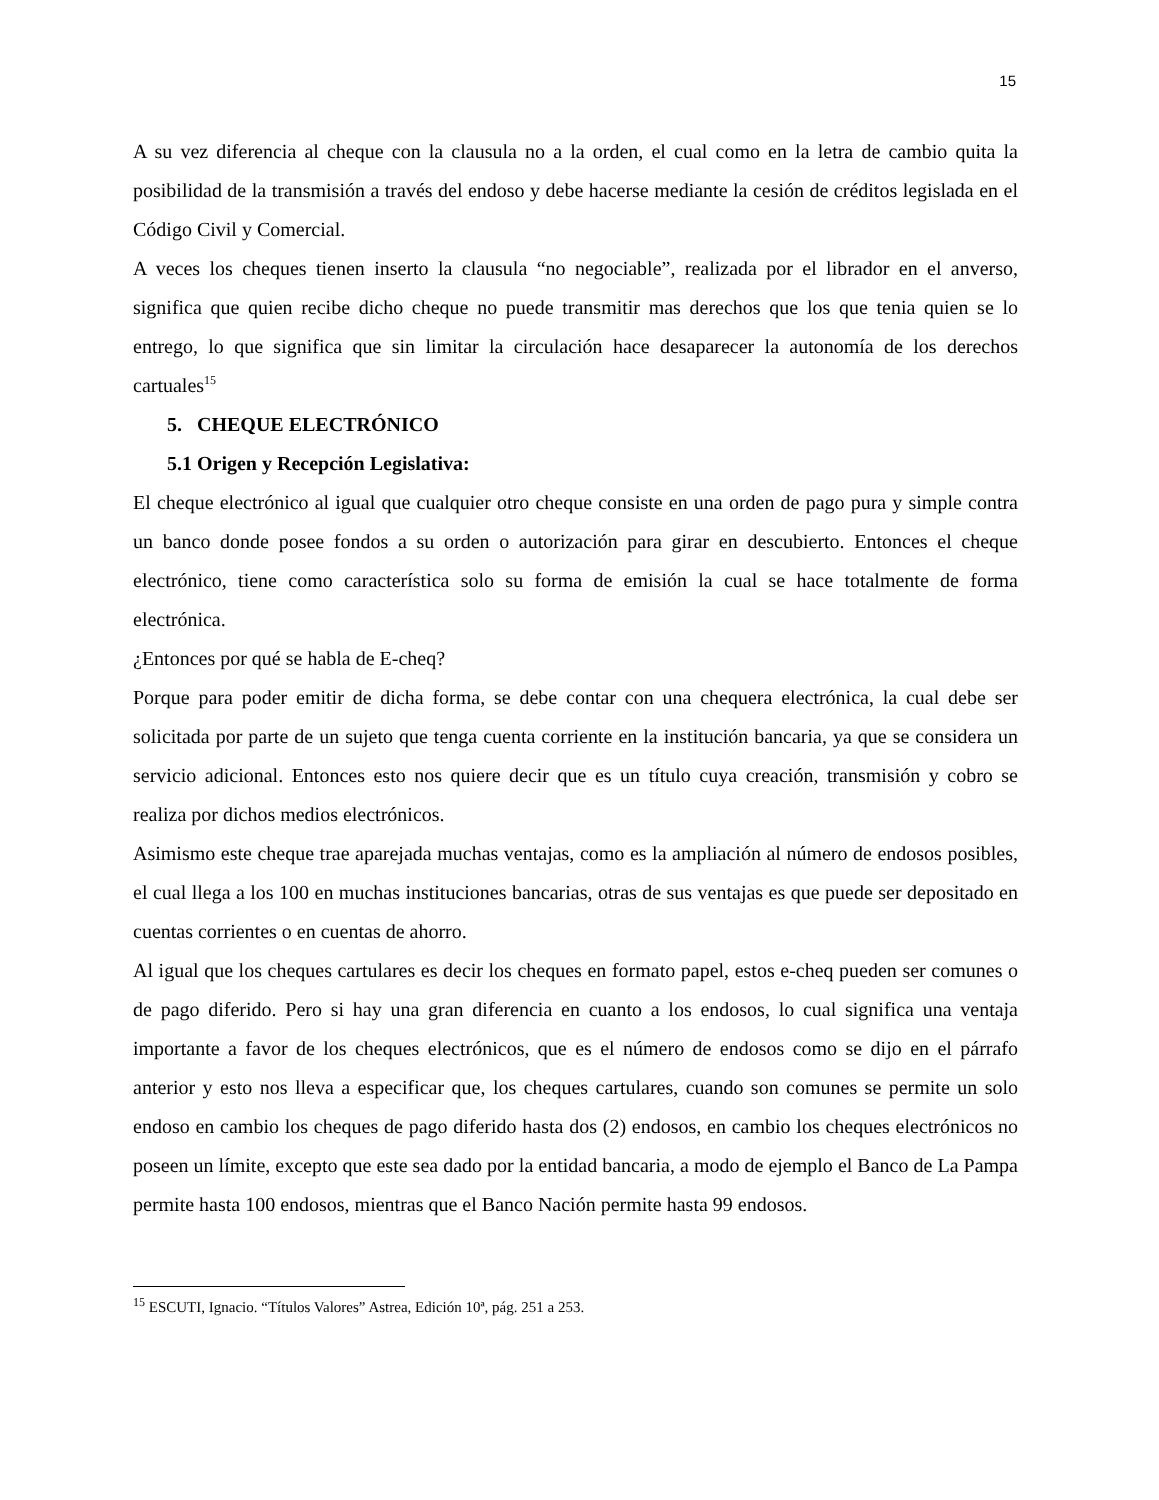15
A su vez diferencia al cheque con la clausula no a la orden, el cual como en la letra de cambio quita la posibilidad de la transmisión a través del endoso y debe hacerse mediante la cesión de créditos legislada en el Código Civil y Comercial.
A veces los cheques tienen inserto la clausula “no negociable”, realizada por el librador en el anverso, significa que quien recibe dicho cheque no puede transmitir mas derechos que los que tenia quien se lo entrego, lo que significa que sin limitar la circulación hace desaparecer la autonomía de los derechos cartuales<sup>15</sup>
5. CHEQUE ELECTRÓNICO
5.1 Origen y Recepción Legislativa:
El cheque electrónico al igual que cualquier otro cheque consiste en una orden de pago pura y simple contra un banco donde posee fondos a su orden o autorización para girar en descubierto. Entonces el cheque electrónico, tiene como característica solo su forma de emisión la cual se hace totalmente de forma electrónica.
¿Entonces por qué se habla de E-cheq?
Porque para poder emitir de dicha forma, se debe contar con una chequera electrónica, la cual debe ser solicitada por parte de un sujeto que tenga cuenta corriente en la institución bancaria, ya que se considera un servicio adicional. Entonces esto nos quiere decir que es un título cuya creación, transmisión y cobro se realiza por dichos medios electrónicos.
Asimismo este cheque trae aparejada muchas ventajas, como es la ampliación al número de endosos posibles, el cual llega a los 100 en muchas instituciones bancarias, otras de sus ventajas es que puede ser depositado en cuentas corrientes o en cuentas de ahorro.
Al igual que los cheques cartulares es decir los cheques en formato papel, estos e-cheq pueden ser comunes o de pago diferido. Pero si hay una gran diferencia en cuanto a los endosos, lo cual significa una ventaja importante a favor de los cheques electrónicos, que es el número de endosos como se dijo en el párrafo anterior y esto nos lleva a especificar que, los cheques cartulares, cuando son comunes se permite un solo endoso en cambio los cheques de pago diferido hasta dos (2) endosos, en cambio los cheques electrónicos no poseen un límite, excepto que este sea dado por la entidad bancaria, a modo de ejemplo el Banco de La Pampa permite hasta 100 endosos, mientras que el Banco Nación permite hasta 99 endosos.
<sup>15</sup> ESCUTI, Ignacio. “Títulos Valores” Astrea, Edición 10ª, pág. 251 a 253.